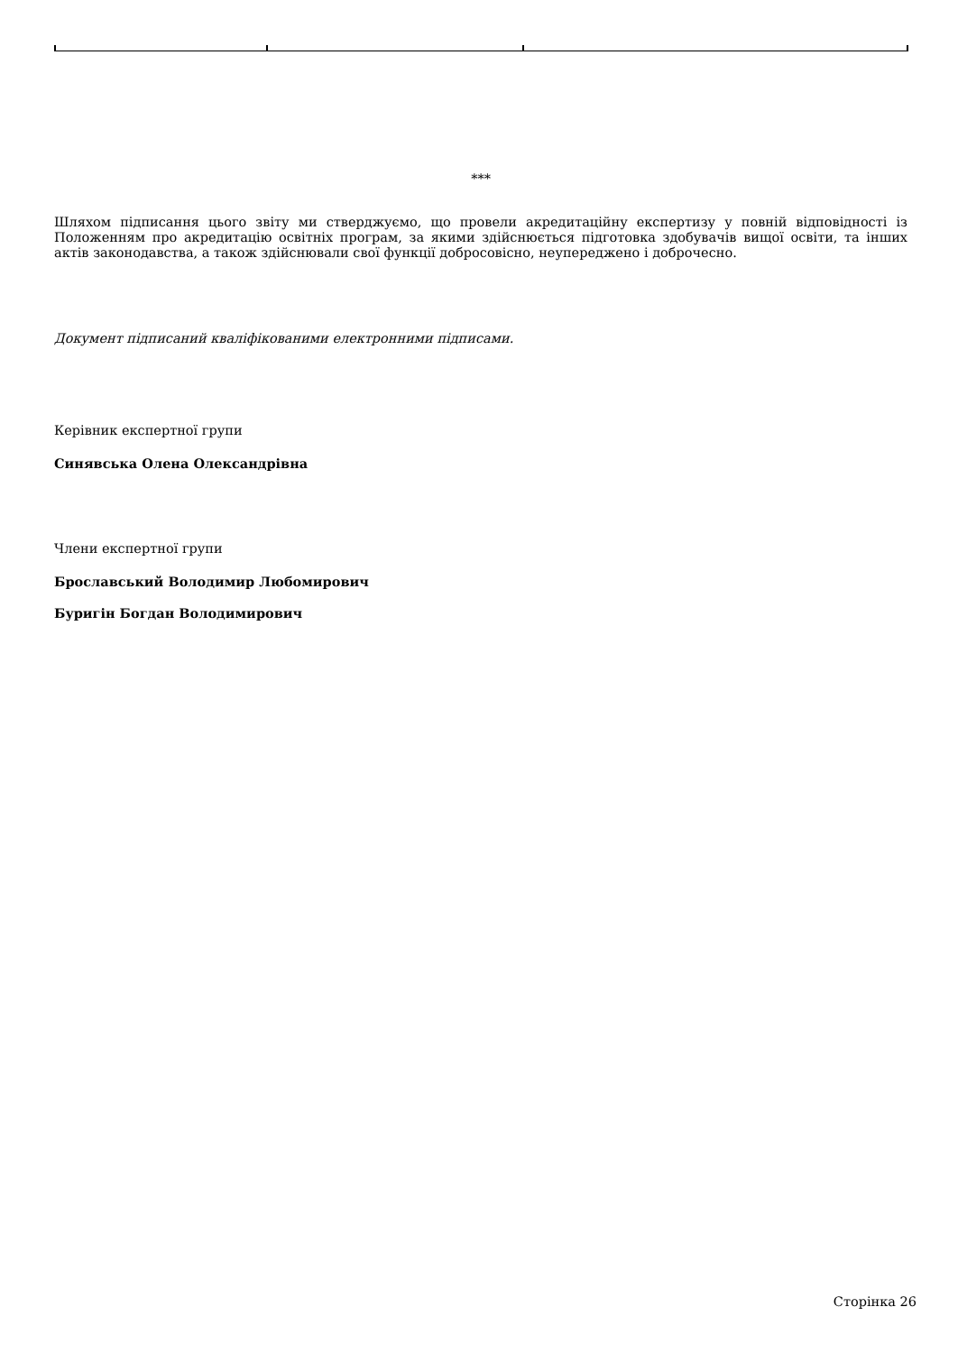***
Шляхом підписання цього звіту ми стверджуємо, що провели акредитаційну експертизу у повній відповідності із Положенням про акредитацію освітніх програм, за якими здійснюється підготовка здобувачів вищої освіти, та інших актів законодавства, а також здійснювали свої функції добросовісно, неупереджено і доброчесно.
Документ підписаний кваліфікованими електронними підписами.
Керівник експертної групи
Синявська Олена Олександрівна
Члени експертної групи
Брославський Володимир Любомирович
Буригін Богдан Володимирович
Сторінка 26